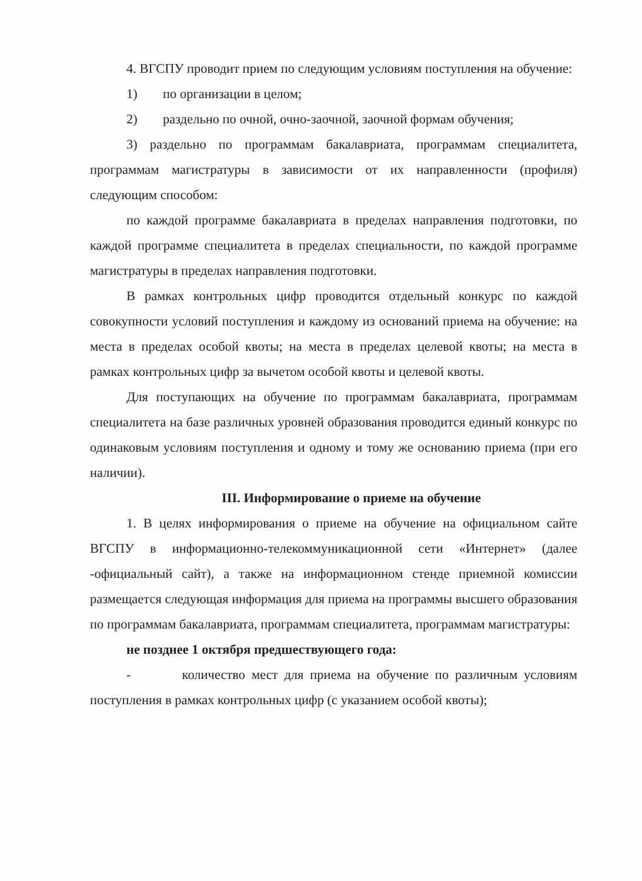4. ВГСПУ проводит прием по следующим условиям поступления на обучение:
1) по организации в целом;
2) раздельно по очной, очно-заочной, заочной формам обучения;
3) раздельно по программам бакалавриата, программам специалитета, программам магистратуры в зависимости от их направленности (профиля) следующим способом:
по каждой программе бакалавриата в пределах направления подготовки, по каждой программе специалитета в пределах специальности, по каждой программе магистратуры в пределах направления подготовки.
В рамках контрольных цифр проводится отдельный конкурс по каждой совокупности условий поступления и каждому из оснований приема на обучение: на места в пределах особой квоты; на места в пределах целевой квоты; на места в рамках контрольных цифр за вычетом особой квоты и целевой квоты.
Для поступающих на обучение по программам бакалавриата, программам специалитета на базе различных уровней образования проводится единый конкурс по одинаковым условиям поступления и одному и тому же основанию приема (при его наличии).
III. Информирование о приеме на обучение
1. В целях информирования о приеме на обучение на официальном сайте ВГСПУ в информационно-телекоммуникационной сети «Интернет» (далее -официальный сайт), а также на информационном стенде приемной комиссии размещается следующая информация для приема на программы высшего образования по программам бакалавриата, программам специалитета, программам магистратуры:
не позднее 1 октября предшествующего года:
- количество мест для приема на обучение по различным условиям поступления в рамках контрольных цифр (с указанием особой квоты);